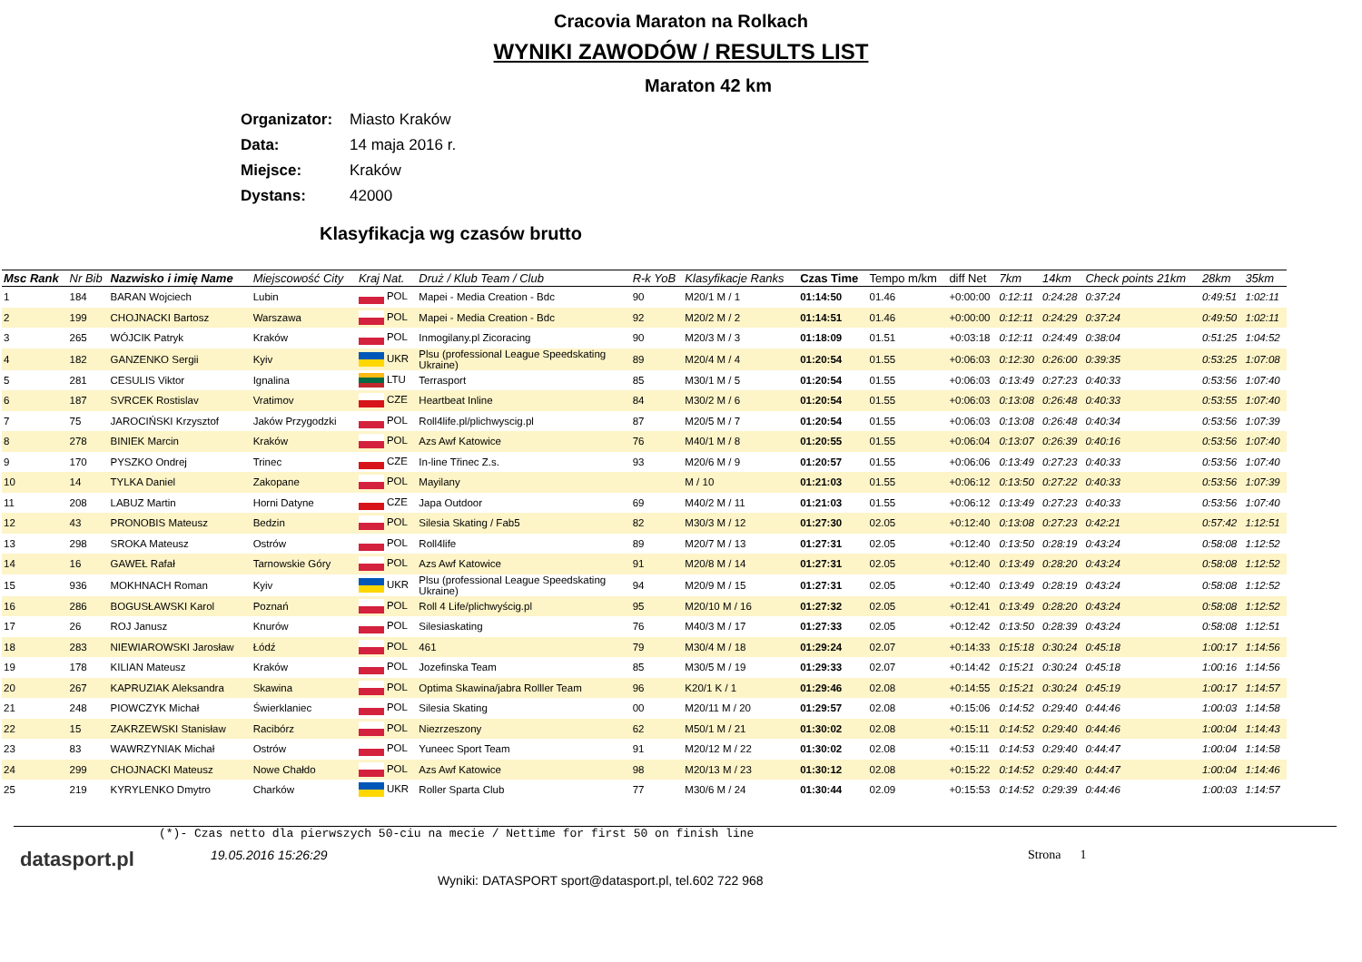Cracovia Maraton na Rolkach
WYNIKI ZAWODÓW / RESULTS LIST
Maraton 42 km
Organizator: Miasto Kraków
Data: 14 maja 2016 r.
Miejsce: Kraków
Dystans: 42000
Klasyfikacja wg czasów brutto
| Msc Rank | Nr Bib | Nazwisko i imię Name | Miejscowość City | Kraj Nat. | Druż / Klub Team / Club | R-k YoB | Klasyfikacje Ranks | Czas Time | Tempo m/km | diff Net | 7km | 14km | Check points 21km | 28km | 35km |
| --- | --- | --- | --- | --- | --- | --- | --- | --- | --- | --- | --- | --- | --- | --- | --- |
| 1 | 184 | BARAN Wojciech | Lubin | POL | Mapei - Media Creation - Bdc | 90 | M20/1 M / 1 | 01:14:50 | 01.46 | +0:00:00 | 0:12:11 | 0:24:28 | 0:37:24 | 0:49:51 | 1:02:11 |
| 2 | 199 | CHOJNACKI Bartosz | Warszawa | POL | Mapei - Media Creation - Bdc | 92 | M20/2 M / 2 | 01:14:51 | 01.46 | +0:00:00 | 0:12:11 | 0:24:29 | 0:37:24 | 0:49:50 | 1:02:11 |
| 3 | 265 | WÓJCIK Patryk | Kraków | POL | Inmogilany.pl Zicoracing | 90 | M20/3 M / 3 | 01:18:09 | 01.51 | +0:03:18 | 0:12:11 | 0:24:49 | 0:38:04 | 0:51:25 | 1:04:52 |
| 4 | 182 | GANZENKO Sergii | Kyiv | UKR | Plsu (professional League Speedskating Ukraine) | 89 | M20/4 M / 4 | 01:20:54 | 01.55 | +0:06:03 | 0:12:30 | 0:26:00 | 0:39:35 | 0:53:25 | 1:07:08 |
| 5 | 281 | CESULIS Viktor | Ignalina | LTU | Terrasport | 85 | M30/1 M / 5 | 01:20:54 | 01.55 | +0:06:03 | 0:13:49 | 0:27:23 | 0:40:33 | 0:53:56 | 1:07:40 |
| 6 | 187 | SVRCEK Rostislav | Vratimov | CZE | Heartbeat Inline | 84 | M30/2 M / 6 | 01:20:54 | 01.55 | +0:06:03 | 0:13:08 | 0:26:48 | 0:40:33 | 0:53:55 | 1:07:40 |
| 7 | 75 | JAROCIŃSKI Krzysztof | Jaków Przygodzki | POL | Roll4life.pl/plichwyscig.pl | 87 | M20/5 M / 7 | 01:20:54 | 01.55 | +0:06:03 | 0:13:08 | 0:26:48 | 0:40:34 | 0:53:56 | 1:07:39 |
| 8 | 278 | BINIEK Marcin | Kraków | POL | Azs Awf Katowice | 76 | M40/1 M / 8 | 01:20:55 | 01.55 | +0:06:04 | 0:13:07 | 0:26:39 | 0:40:16 | 0:53:56 | 1:07:40 |
| 9 | 170 | PYSZKO Ondrej | Trinec | CZE | In-line Třinec Z.s. | 93 | M20/6 M / 9 | 01:20:57 | 01.55 | +0:06:06 | 0:13:49 | 0:27:23 | 0:40:33 | 0:53:56 | 1:07:40 |
| 10 | 14 | TYLKA Daniel | Zakopane | POL | Mayilany | | M / 10 | 01:21:03 | 01.55 | +0:06:12 | 0:13:50 | 0:27:22 | 0:40:33 | 0:53:56 | 1:07:39 |
| 11 | 208 | LABUZ Martin | Horni Datyne | CZE | Japa Outdoor | 69 | M40/2 M / 11 | 01:21:03 | 01.55 | +0:06:12 | 0:13:49 | 0:27:23 | 0:40:33 | 0:53:56 | 1:07:40 |
| 12 | 43 | PRONOBIS Mateusz | Bedzin | POL | Silesia Skating / Fab5 | 82 | M30/3 M / 12 | 01:27:30 | 02.05 | +0:12:40 | 0:13:08 | 0:27:23 | 0:42:21 | 0:57:42 | 1:12:51 |
| 13 | 298 | SROKA Mateusz | Ostrów | POL | Roll4life | 89 | M20/7 M / 13 | 01:27:31 | 02.05 | +0:12:40 | 0:13:50 | 0:28:19 | 0:43:24 | 0:58:08 | 1:12:52 |
| 14 | 16 | GAWEŁ Rafał | Tarnowskie Góry | POL | Azs Awf Katowice | 91 | M20/8 M / 14 | 01:27:31 | 02.05 | +0:12:40 | 0:13:49 | 0:28:20 | 0:43:24 | 0:58:08 | 1:12:52 |
| 15 | 936 | MOKHNACH Roman | Kyiv | UKR | Plsu (professional League Speedskating Ukraine) | 94 | M20/9 M / 15 | 01:27:31 | 02.05 | +0:12:40 | 0:13:49 | 0:28:19 | 0:43:24 | 0:58:08 | 1:12:52 |
| 16 | 286 | BOGUSŁAWSKI Karol | Poznań | POL | Roll 4 Life/plichwyścig.pl | 95 | M20/10 M / 16 | 01:27:32 | 02.05 | +0:12:41 | 0:13:49 | 0:28:20 | 0:43:24 | 0:58:08 | 1:12:52 |
| 17 | 26 | ROJ Janusz | Knurów | POL | Silesiaskating | 76 | M40/3 M / 17 | 01:27:33 | 02.05 | +0:12:42 | 0:13:50 | 0:28:39 | 0:43:24 | 0:58:08 | 1:12:51 |
| 18 | 283 | NIEWIAROWSKI Jarosław | Łódź | POL | 461 | 79 | M30/4 M / 18 | 01:29:24 | 02.07 | +0:14:33 | 0:15:18 | 0:30:24 | 0:45:18 | 1:00:17 | 1:14:56 |
| 19 | 178 | KILIAN Mateusz | Kraków | POL | Jozefinska Team | 85 | M30/5 M / 19 | 01:29:33 | 02.07 | +0:14:42 | 0:15:21 | 0:30:24 | 0:45:18 | 1:00:16 | 1:14:56 |
| 20 | 267 | KAPRUZIAK Aleksandra | Skawina | POL | Optima Skawina/jabra Rolller Team | 96 | K20/1 K / 1 | 01:29:46 | 02.08 | +0:14:55 | 0:15:21 | 0:30:24 | 0:45:19 | 1:00:17 | 1:14:57 |
| 21 | 248 | PIOWCZYK Michał | Świerklaniec | POL | Silesia Skating | 00 | M20/11 M / 20 | 01:29:57 | 02.08 | +0:15:06 | 0:14:52 | 0:29:40 | 0:44:46 | 1:00:03 | 1:14:58 |
| 22 | 15 | ZAKRZEWSKI Stanisław | Racibórz | POL | Niezrzeszony | 62 | M50/1 M / 21 | 01:30:02 | 02.08 | +0:15:11 | 0:14:52 | 0:29:40 | 0:44:46 | 1:00:04 | 1:14:43 |
| 23 | 83 | WAWRZYNIAK Michał | Ostrów | POL | Yuneec Sport Team | 91 | M20/12 M / 22 | 01:30:02 | 02.08 | +0:15:11 | 0:14:53 | 0:29:40 | 0:44:47 | 1:00:04 | 1:14:58 |
| 24 | 299 | CHOJNACKI Mateusz | Nowe Chałdo | POL | Azs Awf Katowice | 98 | M20/13 M / 23 | 01:30:12 | 02.08 | +0:15:22 | 0:14:52 | 0:29:40 | 0:44:47 | 1:00:04 | 1:14:46 |
| 25 | 219 | KYRYLENKO Dmytro | Charków | UKR | Roller Sparta Club | 77 | M30/6 M / 24 | 01:30:44 | 02.09 | +0:15:53 | 0:14:52 | 0:29:39 | 0:44:46 | 1:00:03 | 1:14:57 |
(*)- Czas netto dla pierwszych 50-ciu na mecie / Nettime for first 50 on finish line
datasport.pl
19.05.2016 15:26:29
Wyniki: DATASPORT sport@datasport.pl, tel.602 722 968
Strona 1